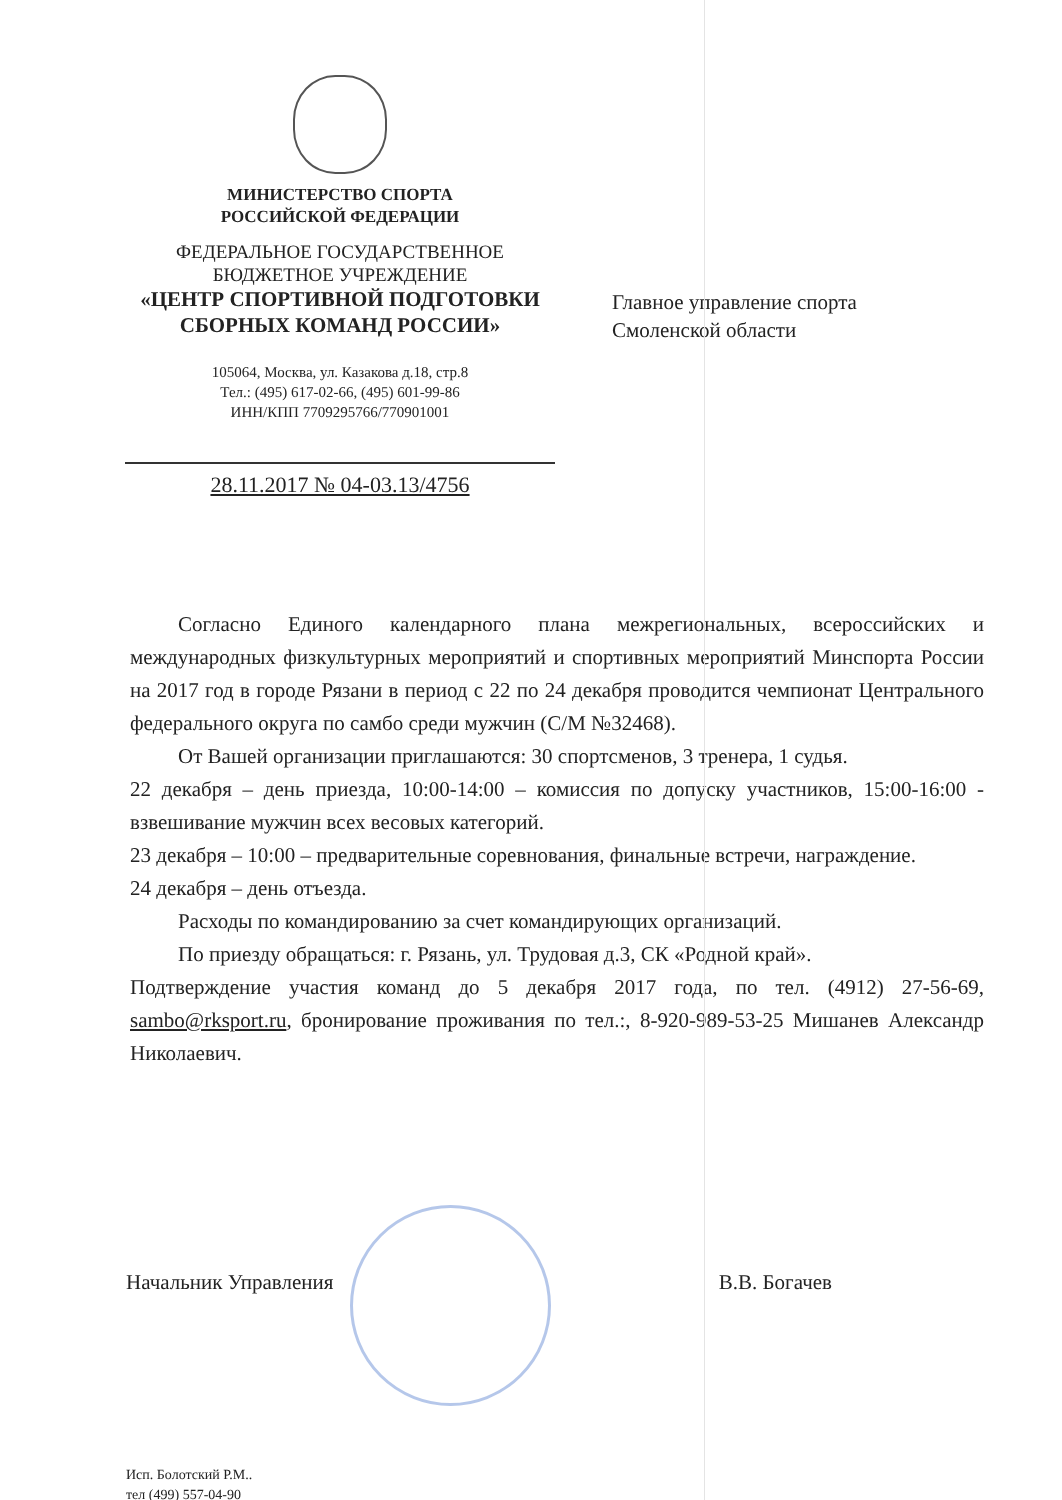МИНИСТЕРСТВО СПОРТА
РОССИЙСКОЙ ФЕДЕРАЦИИ
ФЕДЕРАЛЬНОЕ ГОСУДАРСТВЕННОЕ
БЮДЖЕТНОЕ УЧРЕЖДЕНИЕ
«ЦЕНТР СПОРТИВНОЙ ПОДГОТОВКИ
СБОРНЫХ КОМАНД РОССИИ»
105064, Москва, ул. Казакова д.18, стр.8
Тел.: (495) 617-02-66, (495) 601-99-86
ИНН/КПП 7709295766/770901001
28.11.2017 № 04-03.13/4756
Главное управление спорта
Смоленской области
Согласно Единого календарного плана межрегиональных, всероссийских и международных физкультурных мероприятий и спортивных мероприятий Минспорта России на 2017 год в городе Рязани в период с 22 по 24 декабря проводится чемпионат Центрального федерального округа по самбо среди мужчин (С/М №32468).
От Вашей организации приглашаются: 30 спортсменов, 3 тренера, 1 судья.
22 декабря – день приезда, 10:00-14:00 – комиссия по допуску участников, 15:00-16:00 - взвешивание мужчин всех весовых категорий.
23 декабря – 10:00 – предварительные соревнования, финальные встречи, награждение.
24 декабря – день отъезда.
Расходы по командированию за счет командирующих организаций.
По приезду обращаться: г. Рязань, ул. Трудовая д.3, СК «Родной край».
Подтверждение участия команд до 5 декабря 2017 года, по тел. (4912) 27-56-69, sambo@rksport.ru, бронирование проживания по тел.:, 8-920-989-53-25 Мишанев Александр Николаевич.
Начальник Управления В.В. Богачев
Исп. Болотский Р.М..
тел (499) 557-04-90